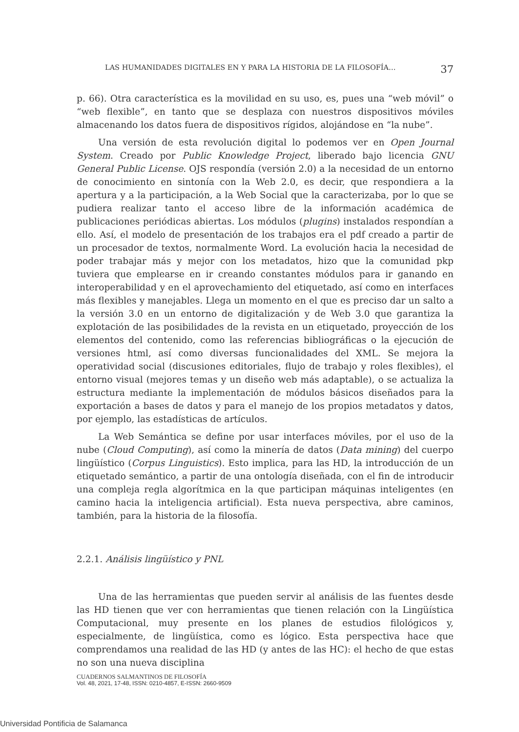LAS HUMANIDADES DIGITALES EN Y PARA LA HISTORIA DE LA FILOSOFÍA… 37
p. 66). Otra característica es la movilidad en su uso, es, pues una “web móvil” o “web flexible”, en tanto que se desplaza con nuestros dispositivos móviles almacenando los datos fuera de dispositivos rígidos, alojándose en “la nube”.
Una versión de esta revolución digital lo podemos ver en Open Journal System. Creado por Public Knowledge Project, liberado bajo licencia GNU General Public License. OJS respondía (versión 2.0) a la necesidad de un entorno de conocimiento en sintonía con la Web 2.0, es decir, que respondiera a la apertura y a la participación, a la Web Social que la caracterizaba, por lo que se pudiera realizar tanto el acceso libre de la información académica de publicaciones periódicas abiertas. Los módulos (plugins) instalados respondían a ello. Así, el modelo de presentación de los trabajos era el pdf creado a partir de un procesador de textos, normalmente Word. La evolución hacia la necesidad de poder trabajar más y mejor con los metadatos, hizo que la comunidad pkp tuviera que emplearse en ir creando constantes módulos para ir ganando en interoperabilidad y en el aprovechamiento del etiquetado, así como en interfaces más flexibles y manejables. Llega un momento en el que es preciso dar un salto a la versión 3.0 en un entorno de digitalización y de Web 3.0 que garantiza la explotación de las posibilidades de la revista en un etiquetado, proyección de los elementos del contenido, como las referencias bibliográficas o la ejecución de versiones html, así como diversas funcionalidades del XML. Se mejora la operatividad social (discusiones editoriales, flujo de trabajo y roles flexibles), el entorno visual (mejores temas y un diseño web más adaptable), o se actualiza la estructura mediante la implementación de módulos básicos diseñados para la exportación a bases de datos y para el manejo de los propios metadatos y datos, por ejemplo, las estadísticas de artículos.
La Web Semántica se define por usar interfaces móviles, por el uso de la nube (Cloud Computing), así como la minería de datos (Data mining) del cuerpo lingüístico (Corpus Linguistics). Esto implica, para las HD, la introducción de un etiquetado semántico, a partir de una ontología diseñada, con el fin de introducir una compleja regla algorítmica en la que participan máquinas inteligentes (en camino hacia la inteligencia artificial). Esta nueva perspectiva, abre caminos, también, para la historia de la filosofía.
2.2.1. Análisis lingüístico y PNL
Una de las herramientas que pueden servir al análisis de las fuentes desde las HD tienen que ver con herramientas que tienen relación con la Lingüística Computacional, muy presente en los planes de estudios filológicos y, especialmente, de lingüística, como es lógico. Esta perspectiva hace que comprendamos una realidad de las HD (y antes de las HC): el hecho de que estas no son una nueva disciplina
CUADERNOS SALMANTINOS DE FILOSOFÍA
Vol. 48, 2021, 17-48, ISSN: 0210-4857, E-ISSN: 2660-9509
Universidad Pontificia de Salamanca